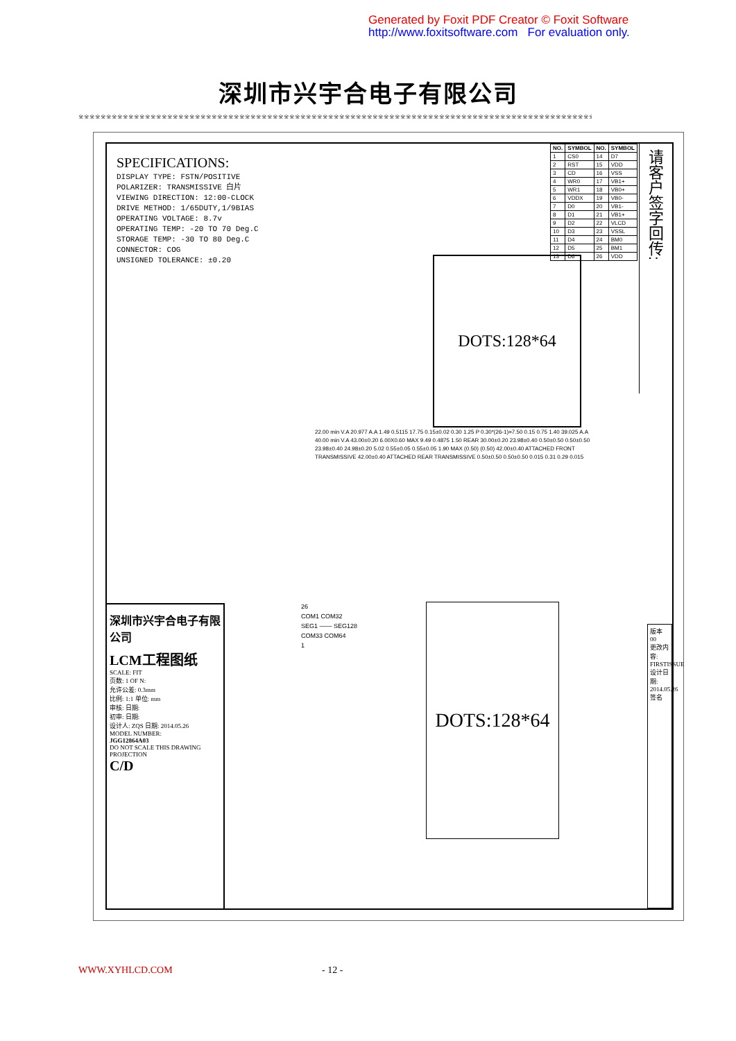Generated by Foxit PDF Creator © Foxit Software
http://www.foxitsoftware.com For evaluation only.
深圳市兴宇合电子有限公司
※※※※※※※※※※※※※※※※※※※※※※※※※※※※※※※※※※※※※※※※※※※※※※※※※※※※※※※※※※※※※※※※※※※※※※※※※※※※※※※※※※※※※※※※※※※※※※※※※※※※※※※※※※※※※※※
请客户签字回传:
| NO. | SYMBOL | NO. | SYMBOL |
| --- | --- | --- | --- |
| 1 | CS0 | 14 | D7 |
| 2 | RST | 15 | VDD |
| 3 | CD | 16 | VSS |
| 4 | WR0 | 17 | VB1+ |
| 5 | WR1 | 18 | VB0+ |
| 6 | VDDX | 19 | VB0- |
| 7 | D0 | 20 | VB1- |
| 8 | D1 | 21 | VB1+ |
| 9 | D2 | 22 | VLCD |
| 10 | D3 | 23 | VSSL |
| 11 | D4 | 24 | BM0 |
| 12 | D5 | 25 | BM1 |
| 13 | D6 | 26 | VDD |
SPECIFICATIONS:
DISPLAY TYPE: FSTN/POSITIVE
POLARIZER: TRANSMISSIVE 白片
VIEWING DIRECTION: 12:00-CLOCK
DRIVE METHOD: 1/65DUTY,1/9BIAS
OPERATING VOLTAGE: 8.7v
OPERATING TEMP: -20 TO 70 Deg.C
STORAGE TEMP: -30 TO 80 Deg.C
CONNECTOR: COG
UNSIGNED TOLERANCE: ±0.20
DOTS:128*64
22.00 min V.A 20.977 A.A 1.49 0.5115 17.75 0.15±0.02 0.30 1.25 P 0.30*(26-1)=7.50 0.15 0.75 1.40 39.025 A.A 40.00 min V.A 43.00±0.20 6.00X0.60 MAX 9.49 0.4875 1.50 REAR 30.00±0.20 23.98±0.40 0.50±0.50 0.50±0.50 23.98±0.40 24.98±0.20 5.02 0.55±0.05 0.55±0.05 1.90 MAX (0.50) (0.50) 42.00±0.40 ATTACHED FRONT TRANSMISSIVE 42.00±0.40 ATTACHED REAR TRANSMISSIVE 0.50±0.50 0.50±0.50 0.015 0.31 0.29 0.015
26
COM1 COM32
SEG1 —— SEG128
COM33 COM64
1
DOTS:128*64
深圳市兴宇合电子有限公司
LCM工程图纸
SCALE: FIT
页数: 1 OF N:
允许公差: 0.3mm
比例: 1:1 单位: mm
审核: 日期:
初审: 日期:
设计人: ZQS 日期: 2014.05.26
MODEL NUMBER:
JGG12864A03
DO NOT SCALE THIS DRAWING
PROJECTION
C/D
版本 00
更改内容: FIRSTISSUE
设计日期: 2014.05.26
签名
WWW.XYHLCD.COM - 12 -